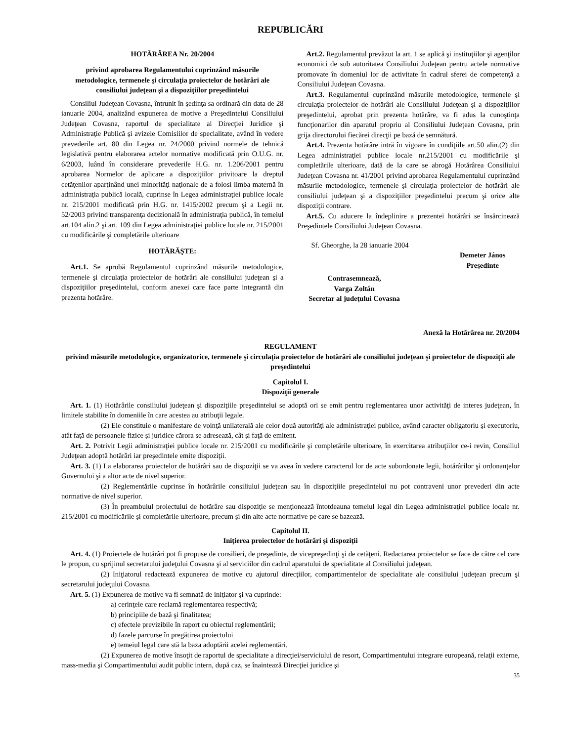REPUBLICĂRI
HOTĂRÂREA Nr. 20/2004
privind aprobarea Regulamentului cuprinzând măsurile metodologice, termenele şi circulaţia proiectelor de hotărâri ale consiliului judeţean şi a dispoziţiilor preşedintelui
Consiliul Judeţean Covasna, întrunit în şedinţa sa ordinară din data de 28 ianuarie 2004, analizând expunerea de motive a Preşedintelui Consiliului Judeţean Covasna, raportul de specialitate al Direcţiei Juridice şi Administraţie Publică şi avizele Comisiilor de specialitate, având în vedere prevederile art. 80 din Legea nr. 24/2000 privind normele de tehnică legislativă pentru elaborarea actelor normative modificată prin O.U.G. nr. 6/2003, luând în considerare prevederile H.G. nr. 1.206/2001 pentru aprobarea Normelor de aplicare a dispoziţiilor privitoare la dreptul cetăţenilor aparţinând unei minorităţi naţionale de a folosi limba maternă în administraţia publică locală, cuprinse în Legea administraţiei publice locale nr. 215/2001 modificată prin H.G. nr. 1415/2002 precum şi a Legii nr. 52/2003 privind transparenţa decizională în administraţia publică, în temeiul art.104 alin.2 şi art. 109 din Legea administraţiei publice locale nr. 215/2001 cu modificările şi completările ulterioare
HOTĂRĂŞTE:
Art.1. Se aprobă Regulamentul cuprinzând măsurile metodologice, termenele şi circulaţia proiectelor de hotărâri ale consiliului judeţean şi a dispoziţiilor preşedintelui, conform anexei care face parte integrantă din prezenta hotărâre.
Art.2. Regulamentul prevăzut la art. 1 se aplică şi instituţiilor şi agenţilor economici de sub autoritatea Consiliului Judeţean pentru actele normative promovate în domeniul lor de activitate în cadrul sferei de competenţă a Consiliului Judeţean Covasna.
Art.3. Regulamentul cuprinzând măsurile metodologice, termenele şi circulaţia proiectelor de hotărâri ale Consiliului Judeţean şi a dispoziţiilor preşedintelui, aprobat prin prezenta hotărâre, va fi adus la cunoştinţa funcţionarilor din aparatul propriu al Consiliului Judeţean Covasna, prin grija directorului fiecărei direcţii pe bază de semnătură.
Art.4. Prezenta hotărâre intră în vigoare în condiţiile art.50 alin.(2) din Legea administraţiei publice locale nr.215/2001 cu modificările şi completările ulterioare, dată de la care se abrogă Hotărârea Consiliului Judeţean Covasna nr. 41/2001 privind aprobarea Regulamentului cuprinzând măsurile metodologice, termenele şi circulaţia proiectelor de hotărâri ale consiliului judeţean şi a dispoziţiilor preşedintelui precum şi orice alte dispoziţii contrare.
Art.5. Cu aducere la îndeplinire a prezentei hotărâri se însărcinează Preşedintele Consiliului Judeţean Covasna.
Sf. Gheorghe, la 28 ianuarie 2004
Demeter János
Preşedinte
Contrasemnează,
Varga Zoltán
Secretar al judeţului Covasna
Anexă la Hotărârea nr. 20/2004
REGULAMENT
privind măsurile metodologice, organizatorice, termenele şi circulaţia proiectelor de hotărâri ale consiliului judeţean şi proiectelor de dispoziţii ale preşedintelui
Capitolul I.
Dispoziţii generale
Art. 1. (1) Hotărârile consiliului judeţean şi dispoziţiile preşedintelui se adoptă ori se emit pentru reglementarea unor activităţi de interes judeţean, în limitele stabilite în domeniile în care acestea au atribuţii legale.
(2) Ele constituie o manifestare de voinţă unilaterală ale celor două autorităţi ale administraţiei publice, având caracter obligatoriu şi executoriu, atât faţă de persoanele fizice şi juridice cărora se adresează, cât şi faţă de emitent.
Art. 2. Potrivit Legii administraţiei publice locale nr. 215/2001 cu modificările şi completările ulterioare, în exercitarea atribuţiilor ce-i revin, Consiliul Judeţean adoptă hotărâri iar preşedintele emite dispoziţii.
Art. 3. (1) La elaborarea proiectelor de hotărâri sau de dispoziţii se va avea în vedere caracterul lor de acte subordonate legii, hotărârilor şi ordonanţelor Guvernului şi a altor acte de nivel superior.
(2) Reglementările cuprinse în hotărârile consiliului judeţean sau în dispoziţiile preşedintelui nu pot contraveni unor prevederi din acte normative de nivel superior.
(3) În preambulul proiectului de hotărâre sau dispoziţie se menţionează întotdeauna temeiul legal din Legea administraţiei publice locale nr. 215/2001 cu modificările şi completările ulterioare, precum şi din alte acte normative pe care se bazează.
Capitolul II.
Iniţierea proiectelor de hotărâri şi dispoziţii
Art. 4. (1) Proiectele de hotărâri pot fi propuse de consilieri, de preşedinte, de vicepreşedinţi şi de cetăţeni. Redactarea proiectelor se face de către cel care le propun, cu sprijinul secretarului judeţului Covasna şi al serviciilor din cadrul aparatului de specialitate al Consiliului judeţean.
(2) Iniţiatorul redactează expunerea de motive cu ajutorul direcţiilor, compartimentelor de specialitate ale consiliului judeţean precum şi secretarului judeţului Covasna.
Art. 5. (1) Expunerea de motive va fi semnată de iniţiator şi va cuprinde:
a) cerinţele care reclamă reglementarea respectivă;
b) principiile de bază şi finalitatea;
c) efectele previzibile în raport cu obiectul reglementării;
d) fazele parcurse în pregătirea proiectului
e) temeiul legal care stă la baza adoptării acelei reglementări.
(2) Expunerea de motive însoţit de raportul de specialitate a direcţiei/serviciului de resort, Compartimentului integrare europeană, relaţii externe, mass-media şi Compartimentului audit public intern, după caz, se înaintează Direcţiei juridice şi
35